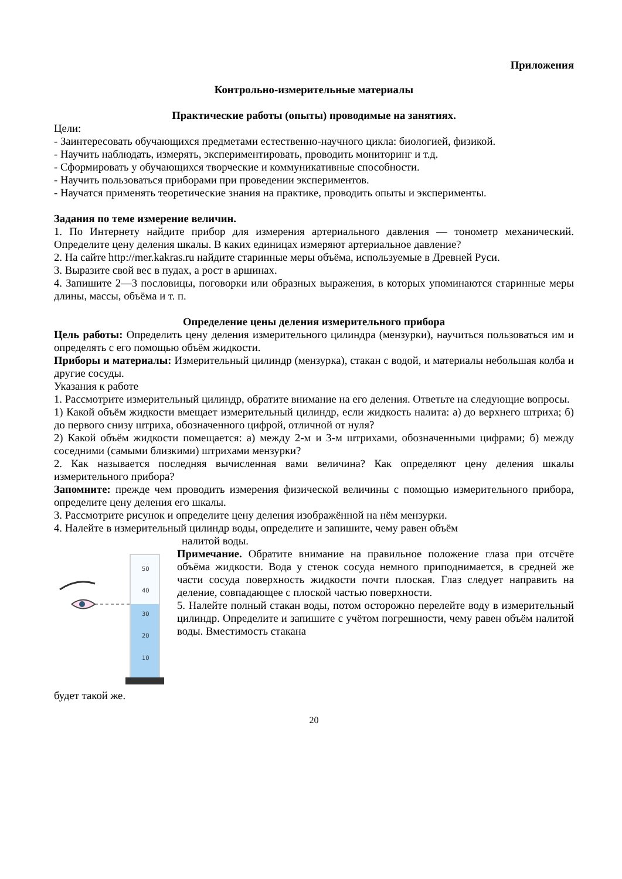Приложения
Контрольно-измерительные материалы
Практические работы (опыты) проводимые на занятиях.
Цели:
- Заинтересовать обучающихся предметами естественно-научного цикла: биологией, физикой.
- Научить наблюдать, измерять, экспериментировать, проводить мониторинг и т.д.
- Сформировать у обучающихся творческие и коммуникативные способности.
- Научить пользоваться приборами при проведении экспериментов.
- Научатся применять теоретические знания на практике, проводить опыты и эксперименты.
Задания по теме измерение величин.
1. По Интернету найдите прибор для измерения артериального давления — тонометр механический. Определите цену деления шкалы. В каких единицах измеряют артериальное давление?
2. На сайте http://mer.kakras.ru найдите старинные меры объёма, используемые в Древней Руси.
3. Выразите свой вес в пудах, а рост в аршинах.
4. Запишите 2—3 пословицы, поговорки или образных выражения, в которых упоминаются старинные меры длины, массы, объёма и т. п.
Определение цены деления измерительного прибора
Цель работы: Определить цену деления измерительного цилиндра (мензурки), научиться пользоваться им и определять с его помощью объём жидкости.
Приборы и материалы: Измерительный цилиндр (мензурка), стакан с водой, и материалы небольшая колба и другие сосуды.
Указания к работе
1. Рассмотрите измерительный цилиндр, обратите внимание на его деления. Ответьте на следующие вопросы.
1) Какой объём жидкости вмещает измерительный цилиндр, если жидкость налита: а) до верхнего штриха; б) до первого снизу штриха, обозначенного цифрой, отличной от нуля?
2) Какой объём жидкости помещается: а) между 2-м и 3-м штрихами, обозначенными цифрами; б) между соседними (самыми близкими) штрихами мензурки?
2. Как называется последняя вычисленная вами величина? Как определяют цену деления шкалы измерительного прибора?
Запомните: прежде чем проводить измерения физической величины с помощью измерительного прибора, определите цену деления его шкалы.
3. Рассмотрите рисунок и определите цену деления изображённой на нём мензурки.
4. Налейте в измерительный цилиндр воды, определите и запишите, чему равен объём
налитой воды.
50
40
30
20
10
Примечание. Обратите внимание на правильное положение глаза при отсчёте объёма жидкости. Вода у стенок сосуда немного приподнимается, в средней же части сосуда поверхность жидкости почти плоская. Глаз следует направить на деление, совпадающее с плоской частью поверхности.
5. Налейте полный стакан воды, потом осторожно перелейте воду в измерительный цилиндр. Определите и запишите с учётом погрешности, чему равен объём налитой воды. Вместимость стакана
будет такой же.
20